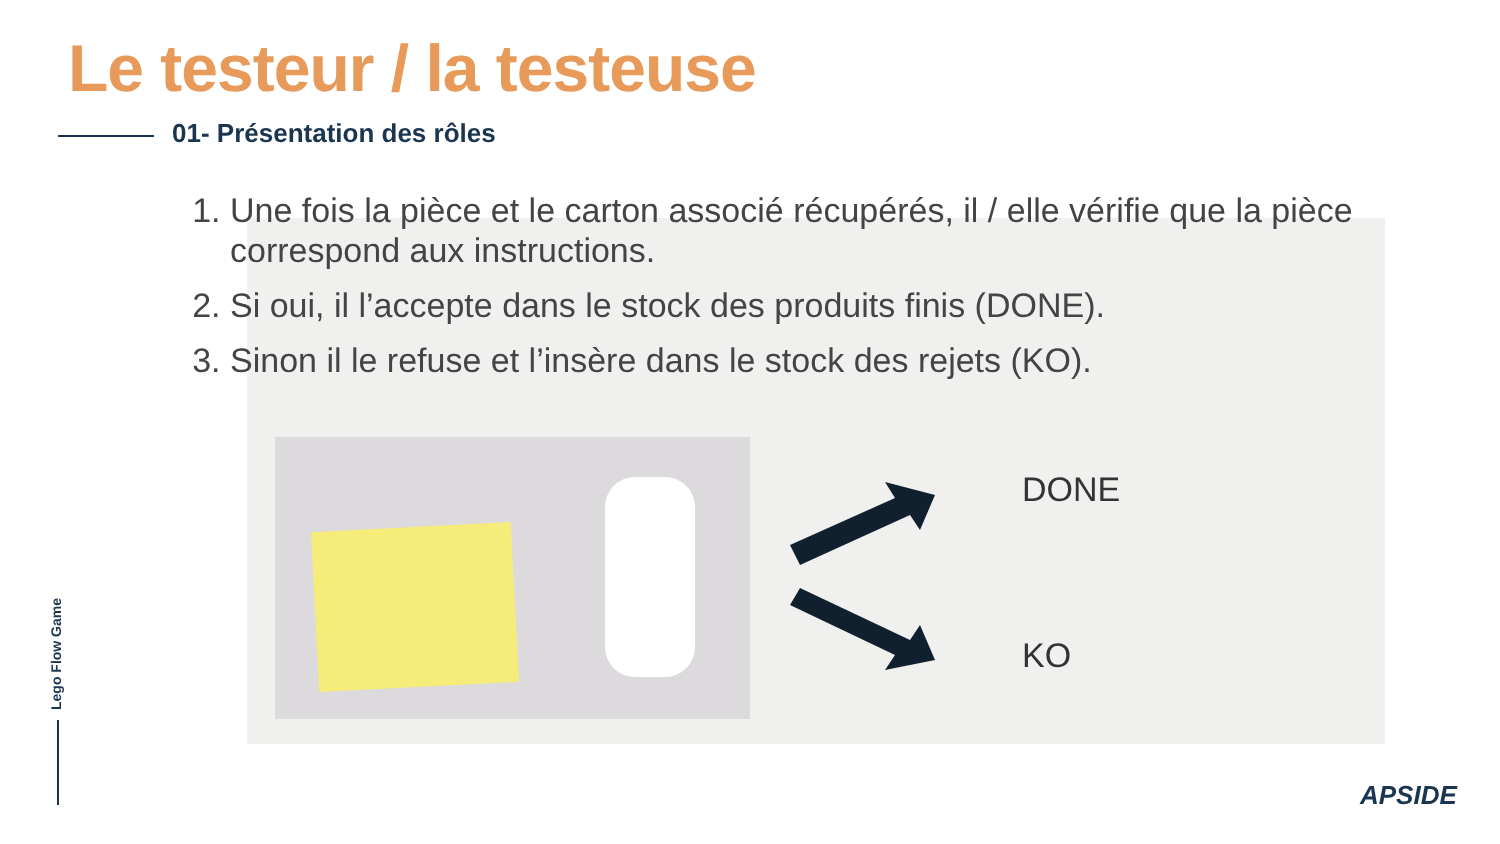Le testeur / la testeuse
01- Présentation des rôles
1. Une fois la pièce et le carton associé récupérés, il / elle vérifie que la pièce correspond aux instructions.
2. Si oui, il l’accepte dans le stock des produits finis (DONE).
3. Sinon il le refuse et l’insère dans le stock des rejets (KO).
DONE
KO
Lego Flow Game
APSIDE